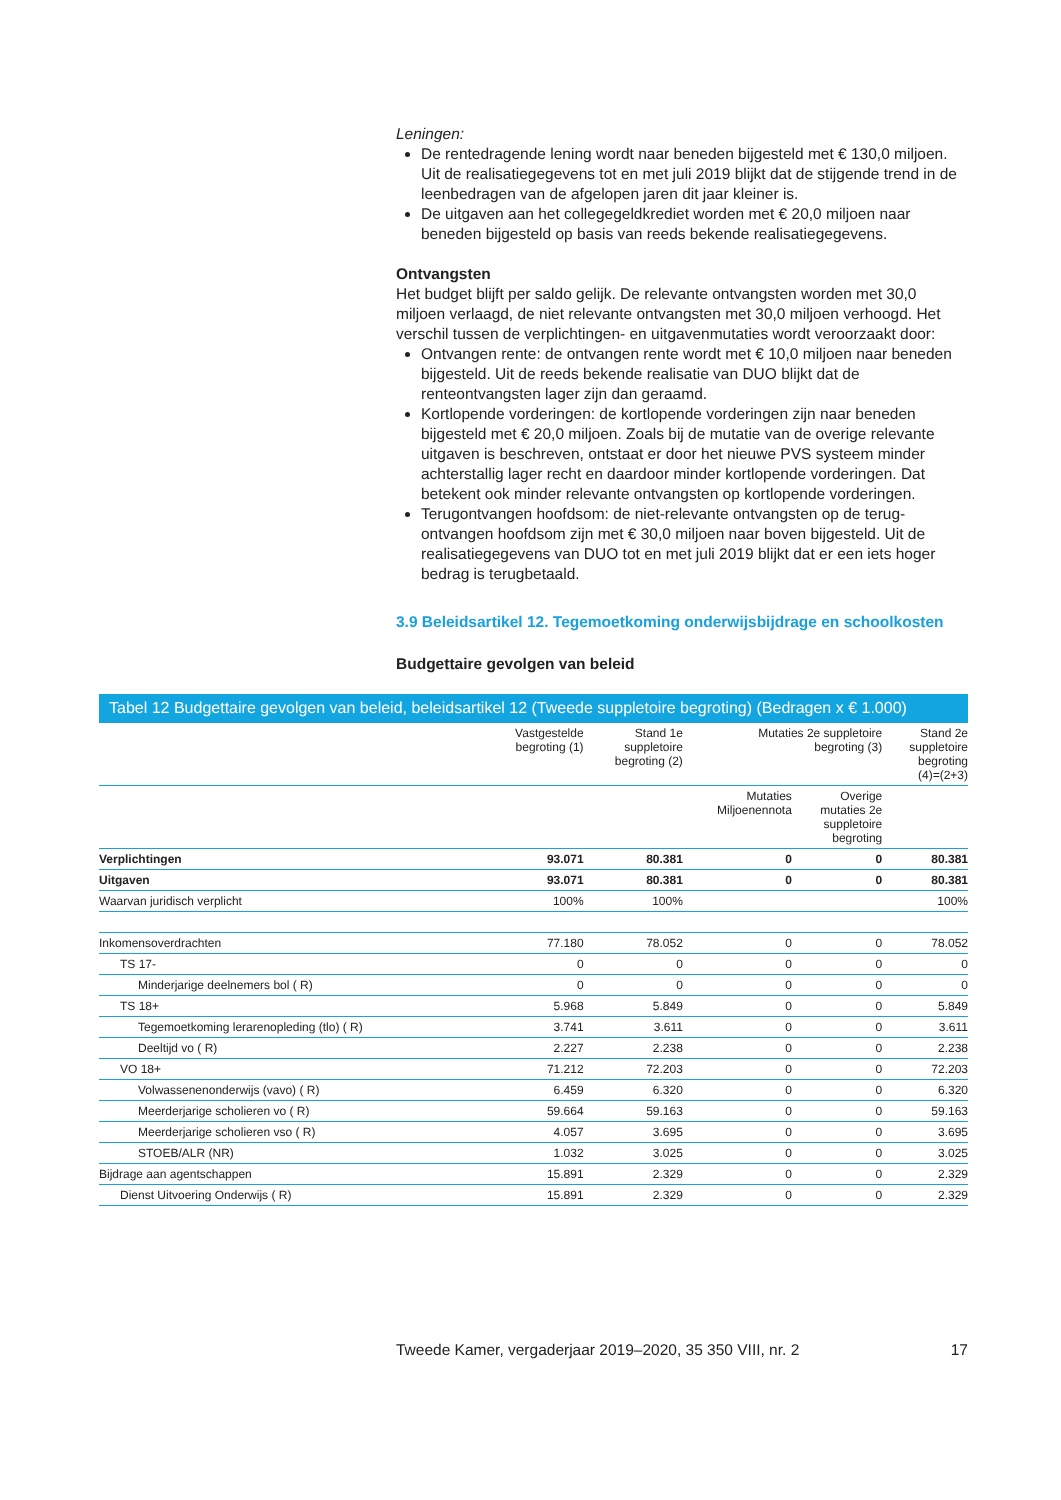Leningen:
De rentedragende lening wordt naar beneden bijgesteld met € 130,0 miljoen. Uit de realisatiegegevens tot en met juli 2019 blijkt dat de stijgende trend in de leenbedragen van de afgelopen jaren dit jaar kleiner is.
De uitgaven aan het collegegeldkrediet worden met € 20,0 miljoen naar beneden bijgesteld op basis van reeds bekende realisatiegegevens.
Ontvangsten
Het budget blijft per saldo gelijk. De relevante ontvangsten worden met 30,0 miljoen verlaagd, de niet relevante ontvangsten met 30,0 miljoen verhoogd. Het verschil tussen de verplichtingen- en uitgavenmutaties wordt veroorzaakt door:
Ontvangen rente: de ontvangen rente wordt met € 10,0 miljoen naar beneden bijgesteld. Uit de reeds bekende realisatie van DUO blijkt dat de renteontvangsten lager zijn dan geraamd.
Kortlopende vorderingen: de kortlopende vorderingen zijn naar beneden bijgesteld met € 20,0 miljoen. Zoals bij de mutatie van de overige relevante uitgaven is beschreven, ontstaat er door het nieuwe PVS systeem minder achterstallig lager recht en daardoor minder kortlopende vorderingen. Dat betekent ook minder relevante ontvangsten op kortlopende vorderingen.
Terugontvangen hoofdsom: de niet-relevante ontvangsten op de terug-ontvangen hoofdsom zijn met € 30,0 miljoen naar boven bijgesteld. Uit de realisatiegegevens van DUO tot en met juli 2019 blijkt dat er een iets hoger bedrag is terugbetaald.
3.9 Beleidsartikel 12. Tegemoetkoming onderwijsbijdrage en schoolkosten
Budgettaire gevolgen van beleid
| Tabel 12 Budgettaire gevolgen van beleid, beleidsartikel 12 (Tweede suppletoire begroting) (Bedragen x € 1.000) | | | | | |
| | Vastgestelde begroting (1) | Stand 1e suppletoire begroting (2) | Mutaties 2e suppletoire begroting (3) | | Stand 2e suppletoire begroting (4)=(2+3) |
| | | | Mutaties Miljoenennota | Overige mutaties 2e suppletoire begroting | |
| Verplichtingen | 93.071 | 80.381 | 0 | 0 | 80.381 |
| Uitgaven | 93.071 | 80.381 | 0 | 0 | 80.381 |
| Waarvan juridisch verplicht | 100% | 100% | | | 100% |
| Inkomensoverdrachten | 77.180 | 78.052 | 0 | 0 | 78.052 |
| TS 17- | 0 | 0 | 0 | 0 | 0 |
| Minderjarige deelnemers bol ( R) | 0 | 0 | 0 | 0 | 0 |
| TS 18+ | 5.968 | 5.849 | 0 | 0 | 5.849 |
| Tegemoetkoming lerarenopleding (tlo) ( R) | 3.741 | 3.611 | 0 | 0 | 3.611 |
| Deeltijd vo ( R) | 2.227 | 2.238 | 0 | 0 | 2.238 |
| VO 18+ | 71.212 | 72.203 | 0 | 0 | 72.203 |
| Volwassenenonderwijs (vavo) ( R) | 6.459 | 6.320 | 0 | 0 | 6.320 |
| Meerderjarige scholieren vo ( R) | 59.664 | 59.163 | 0 | 0 | 59.163 |
| Meerderjarige scholieren vso ( R) | 4.057 | 3.695 | 0 | 0 | 3.695 |
| STOEB/ALR (NR) | 1.032 | 3.025 | 0 | 0 | 3.025 |
| Bijdrage aan agentschappen | 15.891 | 2.329 | 0 | 0 | 2.329 |
| Dienst Uitvoering Onderwijs ( R) | 15.891 | 2.329 | 0 | 0 | 2.329 |
Tweede Kamer, vergaderjaar 2019–2020, 35 350 VIII, nr. 2 17